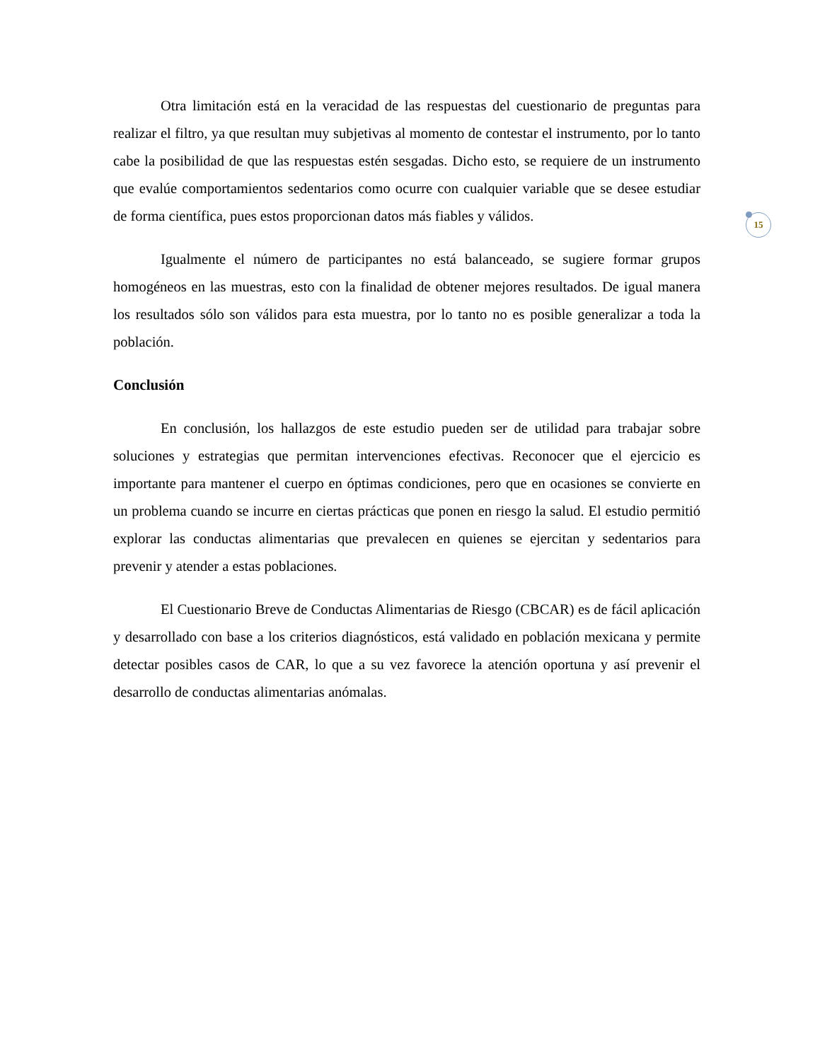15
Otra limitación está en la veracidad de las respuestas del cuestionario de preguntas para realizar el filtro, ya que resultan muy subjetivas al momento de contestar el instrumento, por lo tanto cabe la posibilidad de que las respuestas estén sesgadas. Dicho esto, se requiere de un instrumento que evalúe comportamientos sedentarios como ocurre con cualquier variable que se desee estudiar de forma científica, pues estos proporcionan datos más fiables y válidos.
Igualmente el número de participantes no está balanceado, se sugiere formar grupos homogéneos en las muestras, esto con la finalidad de obtener mejores resultados. De igual manera los resultados sólo son válidos para esta muestra, por lo tanto no es posible generalizar a toda la población.
Conclusión
En conclusión, los hallazgos de este estudio pueden ser de utilidad para trabajar sobre soluciones y estrategias que permitan intervenciones efectivas. Reconocer que el ejercicio es importante para mantener el cuerpo en óptimas condiciones, pero que en ocasiones se convierte en un problema cuando se incurre en ciertas prácticas que ponen en riesgo la salud. El estudio permitió explorar las conductas alimentarias que prevalecen en quienes se ejercitan y sedentarios para prevenir y atender a estas poblaciones.
El Cuestionario Breve de Conductas Alimentarias de Riesgo (CBCAR) es de fácil aplicación y desarrollado con base a los criterios diagnósticos, está validado en población mexicana y permite detectar posibles casos de CAR, lo que a su vez favorece la atención oportuna y así prevenir el desarrollo de conductas alimentarias anómalas.